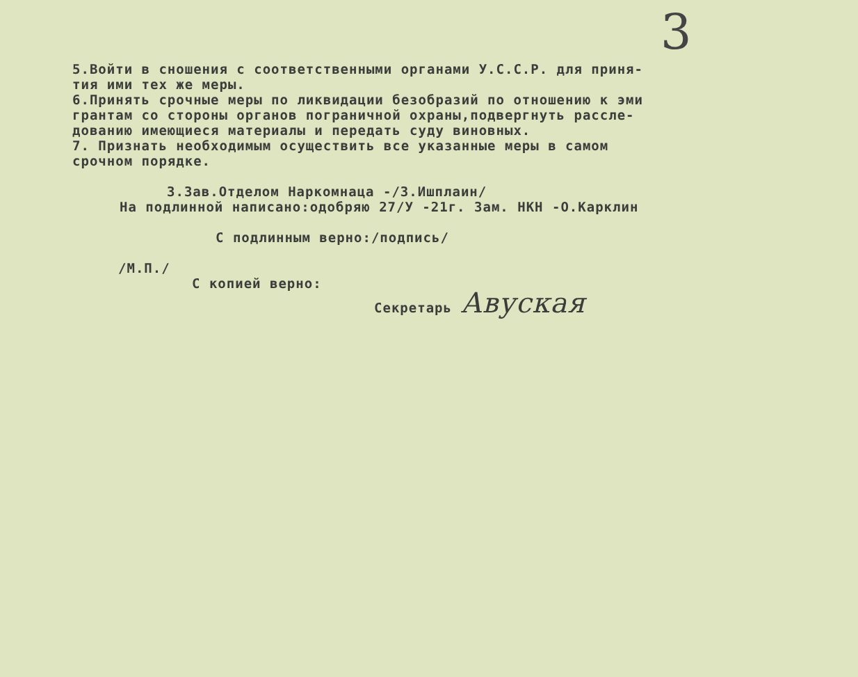3
5.Войти в сношения с соответственными органами У.С.С.Р. для приня-
тия ими тех же меры.
6.Принять срочные меры по ликвидации безобразий по отношению к эми
грантам со стороны органов пограничной охраны,подвергнуть рассле-
дованию имеющиеся материалы и передать суду виновных.
7. Признать необходимым осуществить все указанные меры в самом
срочном порядке.
З.Зав.Отделом Наркомнаца -/З.Ишплаин/
На подлинной написано:одобряю 27/У -21г. Зам. НКН -О.Карклин
С подлинным верно:/подпись/
/М.П./
С копией верно:
Секретарь Авуская